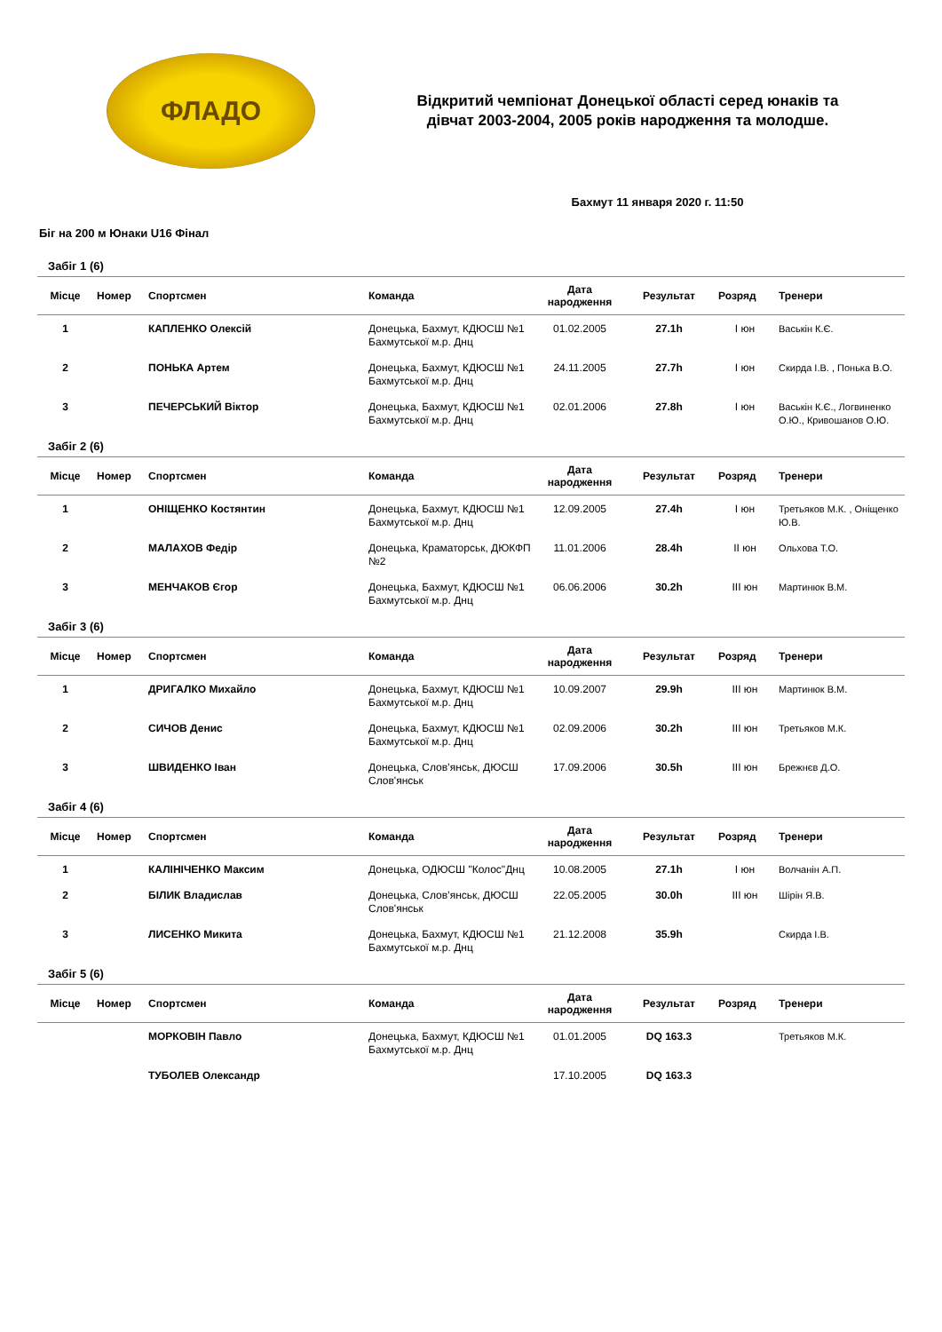ФЛАДО
Відкритий чемпіонат Донецької області серед юнаків та
дівчат 2003-2004, 2005 років народження та молодше.
Бахмут 11 января 2020 г. 11:50
Біг на 200 м Юнаки U16 Фінал
Забіг 1 (6)
| Місце | Номер | Спортсмен | Команда | Дата народження | Результат | Розряд | Тренери |
| --- | --- | --- | --- | --- | --- | --- | --- |
| 1 | | КАПЛЕНКО Олексій | Донецька, Бахмут, КДЮСШ №1 Бахмутської м.р. Днц | 01.02.2005 | 27.1h | I юн | Васькін К.Є. |
| 2 | | ПОНЬКА Артем | Донецька, Бахмут, КДЮСШ №1 Бахмутської м.р. Днц | 24.11.2005 | 27.7h | I юн | Скирда І.В. , Понька В.О. |
| 3 | | ПЕЧЕРСЬКИЙ Віктор | Донецька, Бахмут, КДЮСШ №1 Бахмутської м.р. Днц | 02.01.2006 | 27.8h | I юн | Васькін К.Є., Логвиненко О.Ю., Кривошанов О.Ю. |
Забіг 2 (6)
| Місце | Номер | Спортсмен | Команда | Дата народження | Результат | Розряд | Тренери |
| --- | --- | --- | --- | --- | --- | --- | --- |
| 1 | | ОНІЩЕНКО Костянтин | Донецька, Бахмут, КДЮСШ №1 Бахмутської м.р. Днц | 12.09.2005 | 27.4h | I юн | Третьяков М.К. , Оніщенко Ю.В. |
| 2 | | МАЛАХОВ Федір | Донецька, Краматорськ, ДЮКФП №2 | 11.01.2006 | 28.4h | II юн | Ольхова Т.О. |
| 3 | | МЕНЧАКОВ Єгор | Донецька, Бахмут, КДЮСШ №1 Бахмутської м.р. Днц | 06.06.2006 | 30.2h | III юн | Мартинюк В.М. |
Забіг 3 (6)
| Місце | Номер | Спортсмен | Команда | Дата народження | Результат | Розряд | Тренери |
| --- | --- | --- | --- | --- | --- | --- | --- |
| 1 | | ДРИГАЛКО Михайло | Донецька, Бахмут, КДЮСШ №1 Бахмутської м.р. Днц | 10.09.2007 | 29.9h | III юн | Мартинюк В.М. |
| 2 | | СИЧОВ Денис | Донецька, Бахмут, КДЮСШ №1 Бахмутської м.р. Днц | 02.09.2006 | 30.2h | III юн | Третьяков М.К. |
| 3 | | ШВИДЕНКО Іван | Донецька, Слов’янськ, ДЮСШ Слов'янськ | 17.09.2006 | 30.5h | III юн | Брежнєв Д.О. |
Забіг 4 (6)
| Місце | Номер | Спортсмен | Команда | Дата народження | Результат | Розряд | Тренери |
| --- | --- | --- | --- | --- | --- | --- | --- |
| 1 | | КАЛІНІЧЕНКО Максим | Донецька, ОДЮСШ "Колос"Днц | 10.08.2005 | 27.1h | I юн | Волчанін А.П. |
| 2 | | БІЛИК Владислав | Донецька, Слов’янськ, ДЮСШ Слов'янськ | 22.05.2005 | 30.0h | III юн | Шірін Я.В. |
| 3 | | ЛИСЕНКО Микита | Донецька, Бахмут, КДЮСШ №1 Бахмутської м.р. Днц | 21.12.2008 | 35.9h | | Скирда І.В. |
Забіг 5 (6)
| Місце | Номер | Спортсмен | Команда | Дата народження | Результат | Розряд | Тренери |
| --- | --- | --- | --- | --- | --- | --- | --- |
| | | МОРКОВІН Павло | Донецька, Бахмут, КДЮСШ №1 Бахмутської м.р. Днц | 01.01.2005 | DQ 163.3 | | Третьяков М.К. |
| | | ТУБОЛЕВ Олександр | | 17.10.2005 | DQ 163.3 | | |